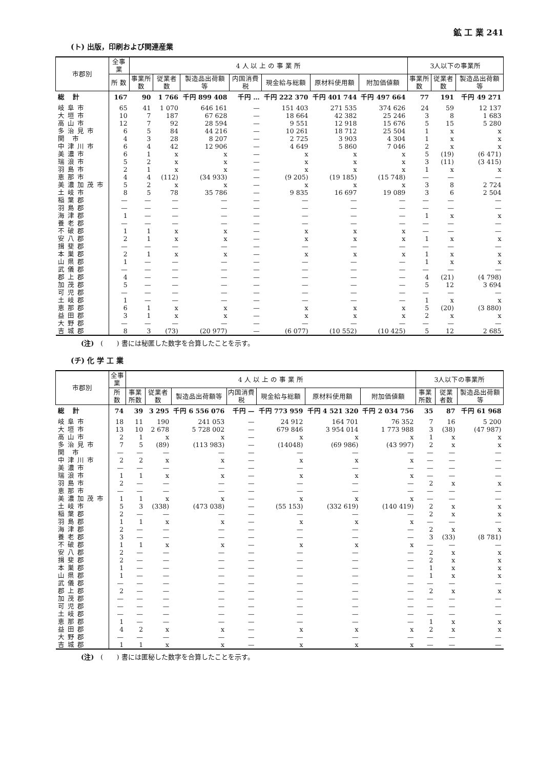鉱 工 業 241
(ト) 出版，印刷および関連産業
| 市郡別 | 全事業 | 4 人 以 上 の 事 業 所 | | | | | | | 3人以下の事業所 | | |
| --- | --- | --- | --- | --- | --- | --- | --- | --- | --- | --- | --- |
| | 所 数 | 事業所数 | 従業者数 | 製造品出荷額等 | 内国消費税 | 現金給与総額 | 原材料使用額 | 附加価値額 | 事業所数 | 従業者数 | 製造品出荷額等 |
| 総 計 | 167 | 90 | 1 766 | 千円 899 408 | 千円 … | 千円 222 370 | 千円 401 744 | 千円 497 664 | 77 | 191 | 千円 49 271 |
| 岐阜市 | 65 | 41 | 1 070 | 646 161 | — | 151 403 | 271 535 | 374 626 | 24 | 59 | 12 137 |
| 大垣市 | 10 | 7 | 187 | 67 628 | — | 18 664 | 42 382 | 25 246 | 3 | 8 | 1 683 |
| 高山市 | 12 | 7 | 92 | 28 594 | — | 9 551 | 12 918 | 15 676 | 5 | 15 | 5 280 |
| 多治見市 | 6 | 5 | 84 | 44 216 | — | 10 261 | 18 712 | 25 504 | 1 | x | x |
| 関 市 | 4 | 3 | 28 | 8 207 | — | 2 725 | 3 903 | 4 304 | 1 | x | x |
| 中津川市 | 6 | 4 | 42 | 12 906 | — | 4 649 | 5 860 | 7 046 | 2 | x | x |
| 美濃市 | 6 | 1 | x | x | — | x | x | x | 5 | (19) | (6 471) |
| 瑞浪市 | 5 | 2 | x | x | — | x | x | x | 3 | (11) | (3 415) |
| 羽島市 | 2 | 1 | x | x | — | x | x | x | 1 | x | x |
| 恵那市 | 4 | 4 | (112) | (34 933) | — | (9 205) | (19 185) | (15 748) | — | — | — |
| 美濃加茂市 | 5 | 2 | x | x | — | x | x | x | 3 | 8 | 2 724 |
| 土岐市 | 8 | 5 | 78 | 35 786 | — | 9 835 | 16 697 | 19 089 | 3 | 6 | 2 504 |
| 稲葉郡 | — | — | — | — | — | — | — | — | — | — | — |
| 羽島郡 | — | — | — | — | — | — | — | — | — | — | — |
| 海津郡 | 1 | — | — | — | — | — | — | — | 1 | x | x |
| 養老郡 | — | — | — | — | — | — | — | — | — | — | — |
| 不破郡 | 1 | 1 | x | x | — | x | x | x | — | — | — |
| 安八郡 | 2 | 1 | x | x | — | x | x | x | 1 | x | x |
| 揖斐郡 | — | — | — | — | — | — | — | — | — | — | — |
| 本巣郡 | 2 | 1 | x | x | — | x | x | x | 1 | x | x |
| 山県郡 | 1 | — | — | — | — | — | — | — | 1 | x | x |
| 武儀郡 | — | — | — | — | — | — | — | — | — | — | — |
| 郡上郡 | 4 | — | — | — | — | — | — | — | 4 | (21) | (4 798) |
| 加茂郡 | 5 | — | — | — | — | — | — | — | 5 | 12 | 3 694 |
| 可児郡 | — | — | — | — | — | — | — | — | — | — | — |
| 土岐郡 | 1 | — | — | — | — | — | — | — | 1 | x | x |
| 恵那郡 | 6 | 1 | x | x | — | x | x | x | 5 | (20) | (3 880) |
| 益田郡 | 3 | 1 | x | x | — | x | x | x | 2 | x | x |
| 大野郡 | — | — | — | — | — | — | — | — | — | — | — |
| 吉城郡 | 8 | 3 | (73) | (20 977) | — | (6 077) | (10 552) | (10 425) | 5 | 12 | 2 685 |
(注)　(　　) 書には秘匿した数字を合算したことを示す。
(チ) 化 学 工 業
| 市郡別 | 全事業 | 4 人 以 上 の 事 業 所 | | | | | | | 3人以下の事業所 | | |
| --- | --- | --- | --- | --- | --- | --- | --- | --- | --- | --- | --- |
| | 所 数 | 事業所数 | 従業者数 | 製造品出荷額等 | 内国消費税 | 現金給与総額 | 原材料使用額 | 附加価値額 | 事業所数 | 従業者数 | 製造品出荷額等 |
| 総 計 | 74 | 39 | 3 295 | 千円 6 556 076 | 千円 — | 千円 773 959 | 千円 4 521 320 | 千円 2 034 756 | 35 | 87 | 千円 61 968 |
| 岐阜市 | 18 | 11 | 190 | 241 053 | — | 24 912 | 164 701 | 76 352 | 7 | 16 | 5 200 |
| 大垣市 | 13 | 10 | 2 678 | 5 728 002 | — | 679 846 | 3 954 014 | 1 773 988 | 3 | (38) | (47 987) |
| 高山市 | 2 | 1 | x | x | — | x | x | x | 1 | x | x |
| 多治見市 | 7 | 5 | (89) | (113 983) | — | (14048) | (69 986) | (43 997) | 2 | x | x |
| 関 市 | — | — | — | — | — | — | — | — | — | — | — |
| 中津川市 | 2 | 2 | x | x | — | x | x | x | — | — | — |
| 美濃市 | — | — | — | — | — | — | — | — | — | — | — |
| 瑞浪市 | 1 | 1 | x | x | — | x | x | x | — | — | — |
| 羽島市 | 2 | — | — | — | — | — | — | — | 2 | x | x |
| 恵那市 | — | — | — | — | — | — | — | — | — | — | — |
| 美濃加茂市 | 1 | 1 | x | x | — | x | x | x | — | — | — |
| 土岐市 | 5 | 3 | (338) | (473 038) | — | (55 153) | (332 619) | (140 419) | 2 | x | x |
| 稲葉郡 | 2 | — | — | — | — | — | — | — | 2 | x | x |
| 羽島郡 | 1 | 1 | x | x | — | x | x | x | — | — | — |
| 海津郡 | 2 | — | — | — | — | — | — | — | 2 | x | x |
| 養老郡 | 3 | — | — | — | — | — | — | — | 3 | (33) | (8 781) |
| 不破郡 | 1 | 1 | x | x | — | x | x | x | — | — | — |
| 安八郡 | 2 | — | — | — | — | — | — | — | 2 | x | x |
| 揖斐郡 | 2 | — | — | — | — | — | — | — | 2 | x | x |
| 本巣郡 | 1 | — | — | — | — | — | — | — | 1 | x | x |
| 山県郡 | 1 | — | — | — | — | — | — | — | 1 | x | x |
| 武儀郡 | — | — | — | — | — | — | — | — | — | — | — |
| 郡上郡 | 2 | — | — | — | — | — | — | — | 2 | x | x |
| 加茂郡 | — | — | — | — | — | — | — | — | — | — | — |
| 可児郡 | — | — | — | — | — | — | — | — | — | — | — |
| 土岐郡 | — | — | — | — | — | — | — | — | — | — | — |
| 恵那郡 | 1 | — | — | — | — | — | — | — | 1 | x | x |
| 益田郡 | 4 | 2 | x | x | — | x | x | x | 2 | x | x |
| 大野郡 | — | — | — | — | — | — | — | — | — | — | — |
| 吉城郡 | 1 | 1 | x | x | — | x | x | x | — | — | — |
(注)　(　　) 書には匿秘した数字を合算したことを示す。